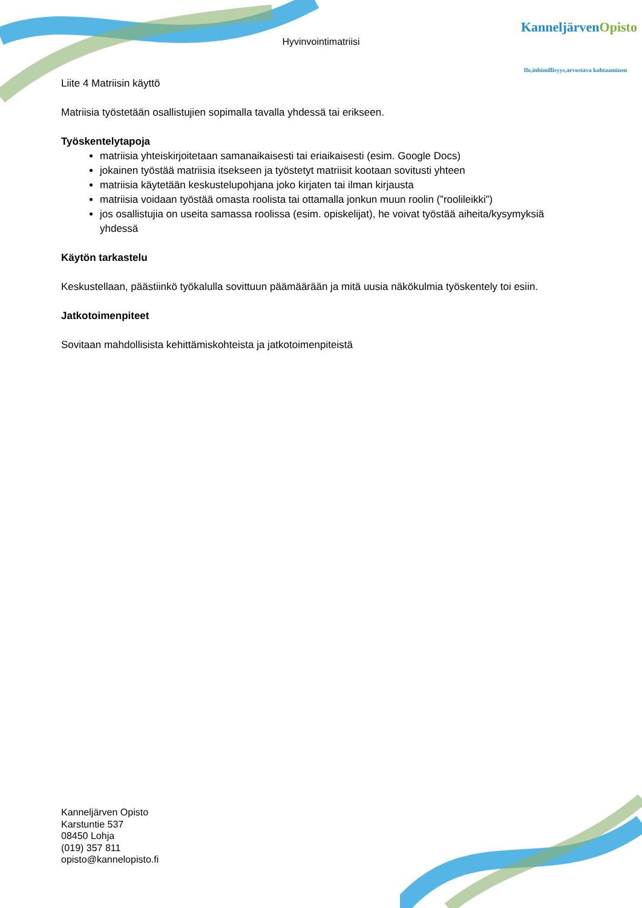Hyvinvointimatriisi
KanneljärvenOpisto
Ilo,inhimillisyys,arvostava kohtaaminen
Liite 4 Matriisin käyttö
Matriisia työstetään osallistujien sopimalla tavalla yhdessä tai erikseen.
Työskentelytapoja
matriisia yhteiskirjoitetaan samanaikaisesti tai eriaikaisesti (esim. Google Docs)
jokainen työstää matriisia itsekseen ja työstetyt matriisit kootaan sovitusti yhteen
matriisia käytetään keskustelupohjana joko kirjaten tai ilman kirjausta
matriisia voidaan työstää omasta roolista tai ottamalla jonkun muun roolin (”roolileikki”)
jos osallistujia on useita samassa roolissa (esim. opiskelijat), he voivat työstää aiheita/kysymyksiä yhdessä
Käytön tarkastelu
Keskustellaan, päästiinkö työkalulla sovittuun päämäärään ja mitä uusia näkökulmia työskentely toi esiin.
Jatkotoimenpiteet
Sovitaan mahdollisista kehittämiskohteista ja jatkotoimenpiteistä
Kanneljärven Opisto
Karstuntie 537
08450 Lohja
(019) 357 811
opisto@kannelopisto.fi